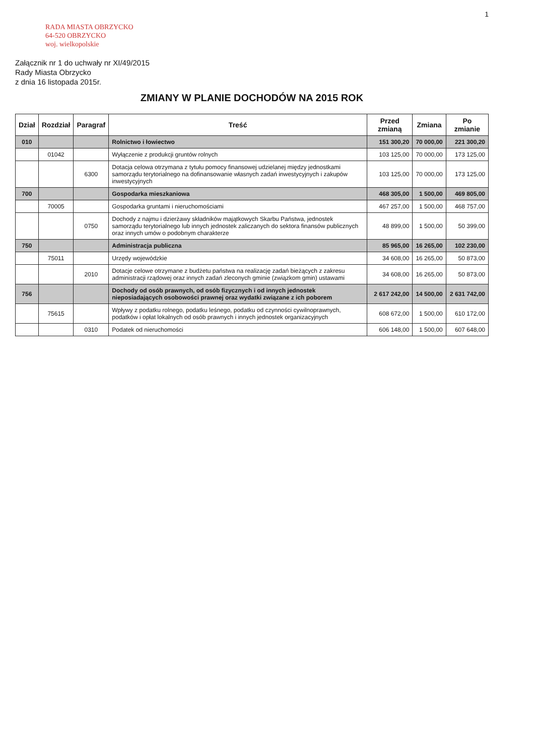1
RADA MIASTA OBRZYCKO
64-520 OBRZYCKO
woj. wielkopolskie
Załącznik nr 1 do uchwały nr XI/49/2015
Rady Miasta Obrzycko
z dnia 16 listopada 2015r.
ZMIANY W PLANIE DOCHODÓW NA 2015 ROK
| Dział | Rozdział | Paragraf | Treść | Przed zmianą | Zmiana | Po zmianie |
| --- | --- | --- | --- | --- | --- | --- |
| 010 | | | Rolnictwo i łowiectwo | 151 300,20 | 70 000,00 | 221 300,20 |
| | 01042 | | Wyłączenie z produkcji gruntów rolnych | 103 125,00 | 70 000,00 | 173 125,00 |
| | | 6300 | Dotacja celowa otrzymana z tytułu pomocy finansowej udzielanej między jednostkami samorządu terytorialnego na dofinansowanie własnych zadań inwestycyjnych i zakupów inwestycyjnych | 103 125,00 | 70 000,00 | 173 125,00 |
| 700 | | | Gospodarka mieszkaniowa | 468 305,00 | 1 500,00 | 469 805,00 |
| | 70005 | | Gospodarka gruntami i nieruchomościami | 467 257,00 | 1 500,00 | 468 757,00 |
| | | 0750 | Dochody z najmu i dzierżawy składników majątkowych Skarbu Państwa, jednostek samorządu terytorialnego lub innych jednostek zaliczanych do sektora finansów publicznych oraz innych umów o podobnym charakterze | 48 899,00 | 1 500,00 | 50 399,00 |
| 750 | | | Administracja publiczna | 85 965,00 | 16 265,00 | 102 230,00 |
| | 75011 | | Urzędy wojewódzkie | 34 608,00 | 16 265,00 | 50 873,00 |
| | | 2010 | Dotacje celowe otrzymane z budżetu państwa na realizację zadań bieżących z zakresu administracji rządowej oraz innych zadań zleconych gminie (związkom gmin) ustawami | 34 608,00 | 16 265,00 | 50 873,00 |
| 756 | | | Dochody od osób prawnych, od osób fizycznych i od innych jednostek nieposiadających osobowości prawnej oraz wydatki związane z ich poborem | 2 617 242,00 | 14 500,00 | 2 631 742,00 |
| | 75615 | | Wpływy z podatku rolnego, podatku leśnego, podatku od czynności cywilnoprawnych, podatków i opłat lokalnych od osób prawnych i innych jednostek organizacyjnych | 608 672,00 | 1 500,00 | 610 172,00 |
| | | 0310 | Podatek od nieruchomości | 606 148,00 | 1 500,00 | 607 648,00 |